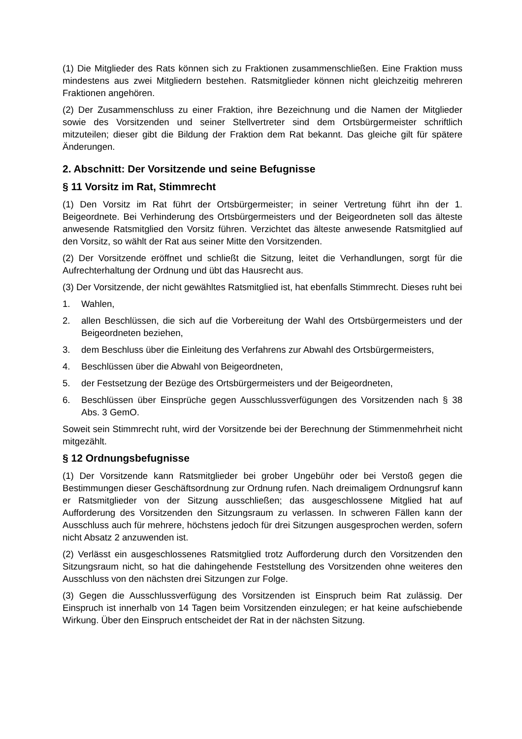(1) Die Mitglieder des Rats können sich zu Fraktionen zusammenschließen. Eine Fraktion muss mindestens aus zwei Mitgliedern bestehen. Ratsmitglieder können nicht gleichzeitig mehreren Fraktionen angehören.
(2) Der Zusammenschluss zu einer Fraktion, ihre Bezeichnung und die Namen der Mitglieder sowie des Vorsitzenden und seiner Stellvertreter sind dem Ortsbürgermeister schriftlich mitzuteilen; dieser gibt die Bildung der Fraktion dem Rat bekannt. Das gleiche gilt für spätere Änderungen.
2. Abschnitt: Der Vorsitzende und seine Befugnisse
§ 11 Vorsitz im Rat, Stimmrecht
(1) Den Vorsitz im Rat führt der Ortsbürgermeister; in seiner Vertretung führt ihn der 1. Beigeordnete. Bei Verhinderung des Ortsbürgermeisters und der Beigeordneten soll das älteste anwesende Ratsmitglied den Vorsitz führen. Verzichtet das älteste anwesende Ratsmitglied auf den Vorsitz, so wählt der Rat aus seiner Mitte den Vorsitzenden.
(2) Der Vorsitzende eröffnet und schließt die Sitzung, leitet die Verhandlungen, sorgt für die Aufrechterhaltung der Ordnung und übt das Hausrecht aus.
(3) Der Vorsitzende, der nicht gewähltes Ratsmitglied ist, hat ebenfalls Stimmrecht. Dieses ruht bei
1. Wahlen,
2. allen Beschlüssen, die sich auf die Vorbereitung der Wahl des Ortsbürgermeisters und der Beigeordneten beziehen,
3. dem Beschluss über die Einleitung des Verfahrens zur Abwahl des Ortsbürgermeisters,
4. Beschlüssen über die Abwahl von Beigeordneten,
5. der Festsetzung der Bezüge des Ortsbürgermeisters und der Beigeordneten,
6. Beschlüssen über Einsprüche gegen Ausschlussverfügungen des Vorsitzenden nach § 38 Abs. 3 GemO.
Soweit sein Stimmrecht ruht, wird der Vorsitzende bei der Berechnung der Stimmenmehrheit nicht mitgezählt.
§ 12 Ordnungsbefugnisse
(1) Der Vorsitzende kann Ratsmitglieder bei grober Ungebühr oder bei Verstoß gegen die Bestimmungen dieser Geschäftsordnung zur Ordnung rufen. Nach dreimaligem Ordnungsruf kann er Ratsmitglieder von der Sitzung ausschließen; das ausgeschlossene Mitglied hat auf Aufforderung des Vorsitzenden den Sitzungsraum zu verlassen. In schweren Fällen kann der Ausschluss auch für mehrere, höchstens jedoch für drei Sitzungen ausgesprochen werden, sofern nicht Absatz 2 anzuwenden ist.
(2) Verlässt ein ausgeschlossenes Ratsmitglied trotz Aufforderung durch den Vorsitzenden den Sitzungsraum nicht, so hat die dahingehende Feststellung des Vorsitzenden ohne weiteres den Ausschluss von den nächsten drei Sitzungen zur Folge.
(3) Gegen die Ausschlussverfügung des Vorsitzenden ist Einspruch beim Rat zulässig. Der Einspruch ist innerhalb von 14 Tagen beim Vorsitzenden einzulegen; er hat keine aufschiebende Wirkung. Über den Einspruch entscheidet der Rat in der nächsten Sitzung.